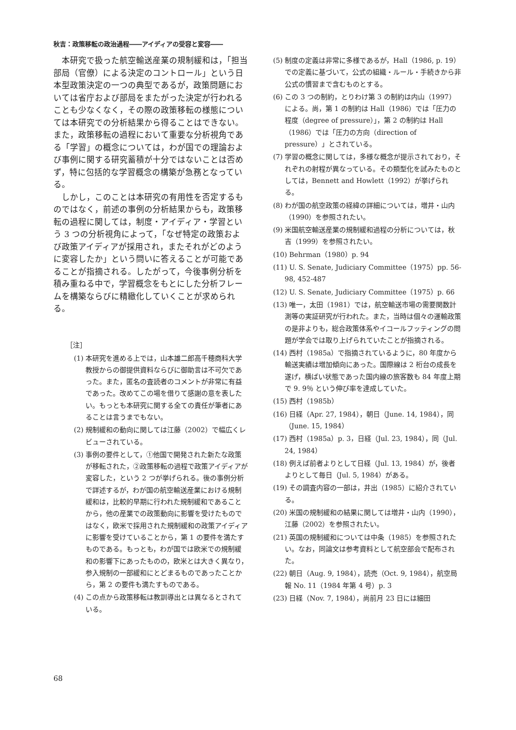秋吉：政策移転の政治過程――アイディアの受容と変容――
本研究で扱った航空輸送産業の規制緩和は，「担当部局（官僚）による決定のコントロール」という日本型政策決定の一つの典型であるが，政策問題においては省庁および部局をまたがった決定が行われることも少なくなく，その際の政策移転の様態については本研究での分析結果から得ることはできない。また，政策移転の過程において重要な分析視角である「学習」の概念については，わが国での理論および事例に関する研究蓄積が十分ではないことは否めず，特に包括的な学習概念の構築が急務となっている。
しかし，このことは本研究の有用性を否定するものではなく，前述の事例の分析結果からも，政策移転の過程に関しては，制度・アイディア・学習という 3 つの分析視角によって，「なぜ特定の政策および政策アイディアが採用され，またそれがどのように変容したか」という問いに答えることが可能であることが指摘される。したがって，今後事例分析を積み重ねる中で，学習概念をもとにした分析フレームを構築ならびに精緻化していくことが求められる。
［注］
(1) 本研究を進める上では，山本雄二郎高千穂商科大学教授からの御提供資料ならびに御助言は不可欠であった。また，匿名の査読者のコメントが非常に有益であった。改めてこの場を借りて感謝の意を表したい。もっとも本研究に関する全ての責任が筆者にあることは言うまでもない。
(2) 規制緩和の動向に関しては江藤（2002）で幅広くレビューされている。
(3) 事例の要件として，①他国で開発された新たな政策が移転された，②政策移転の過程で政策アイディアが変容した，という 2 つが挙げられる。後の事例分析で詳述するが，わが国の航空輸送産業における規制緩和は，比較的早期に行われた規制緩和であることから，他の産業での政策動向に影響を受けたものではなく，欧米で採用された規制緩和の政策アイディアに影響を受けていることから，第 1 の要件を満たすものである。もっとも，わが国では欧米での規制緩和の影響下にあったものの，欧米とは大きく異なり，参入規制の一部緩和にとどまるものであったことから，第 2 の要件も満たすものである。
(4) この点から政策移転は教訓導出とは異なるとされている。
(5) 制度の定義は非常に多様であるが，Hall（1986, p. 19）での定義に基づいて，公式の組織・ルール・手続きから非公式の慣習まで含むものとする。
(6) この 3 つの制約，とりわけ第 3 の制約は内山（1997）による。尚，第 1 の制約は Hall（1986）では「圧力の程度（degree of pressure）」，第 2 の制約は Hall（1986）では「圧力の方向（direction of pressure）」とされている。
(7) 学習の概念に関しては，多様な概念が提示されており，それぞれの射程が異なっている。その類型化を試みたものとしては，Bennett and Howlett（1992）が挙げられる。
(8) わが国の航空政策の経緯の詳細については，増井・山内（1990）を参照されたい。
(9) 米国航空輸送産業の規制緩和過程の分析については，秋吉（1999）を参照されたい。
(10) Behrman（1980）p. 94
(11) U. S. Senate, Judiciary Committee（1975）pp. 56-98, 452-487
(12) U. S. Senate, Judiciary Committee（1975）p. 66
(13) 唯一，太田（1981）では，航空輸送市場の需要関数計測等の実証研究が行われた。また，当時は個々の運輸政策の是非よりも，総合政策体系やイコールフッティングの問題が学会では取り上げられていたことが指摘される。
(14) 西村（1985a）で指摘されているように，80 年度から輸送実績は増加傾向にあった。国際線は 2 桁台の成長を遂げ，横ばい状態であった国内線の旅客数も 84 年度上期で 9. 9％ という伸び率を達成していた。
(15) 西村（1985b）
(16) 日経（Apr. 27, 1984），朝日（June. 14, 1984），同（June. 15, 1984）
(17) 西村（1985a）p. 3，日経（Jul. 23, 1984），同（Jul. 24, 1984）
(18) 例えば前者よりとして日経（Jul. 13, 1984）が，後者よりとして毎日（Jul. 5, 1984）がある。
(19) その調査内容の一部は，井出（1985）に紹介されている。
(20) 米国の規制緩和の結果に関しては増井・山内（1990），江藤（2002）を参照されたい。
(21) 英国の規制緩和については中条（1985）を参照されたい。なお，同論文は参考資料として航空部会で配布された。
(22) 朝日（Aug. 9, 1984），読売（Oct. 9, 1984），航空局報 No. 11（1984 年第 4 号）p. 3
(23) 日経（Nov. 7, 1984），尚前月 23 日には細田
68